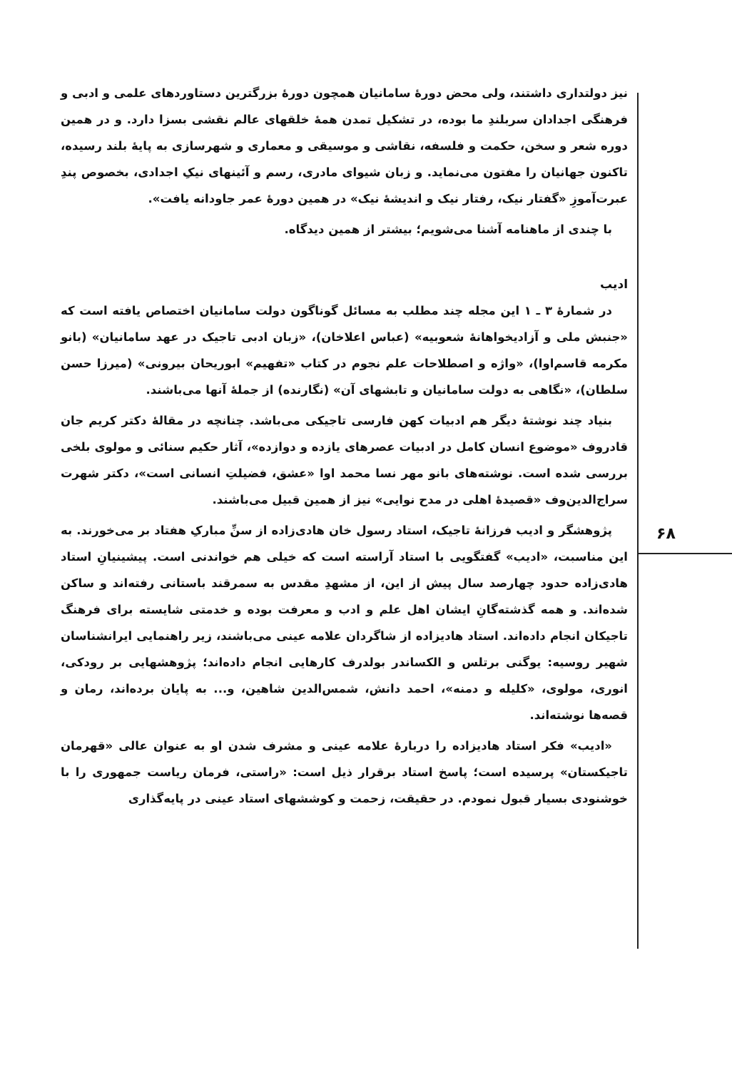۶۸
نیز دولتداری داشتند، ولی محض دورهٔ سامانیان همچون دورهٔ بزرگترین دستاوردهای علمی و ادبی و فرهنگی اجدادان سربلندِ ما بوده، در تشکیل تمدن همهٔ خلقهای عالم نقشی بسزا دارد. و در همین دوره شعر و سخن، حکمت و فلسفه، نقاشی و موسیقی و معماری و شهرسازی به پایهٔ بلند رسیده، تاکنون جهانیان را مفتون می‌نماید. و زبان شیوای مادری، رسم و آئینهای نیکِ اجدادی، بخصوص پندِ عبرت‌آموزِ «گفتار نیک، رفتار نیک و اندیشهٔ نیک» در همین دورهٔ عمر جاودانه یافت».
با چندی از ماهنامه آشنا می‌شویم؛ بیشتر از همین دیدگاه.
ادیب
در شمارهٔ ۳ ـ ۱ این مجله چند مطلب به مسائل گوناگون دولت سامانیان اختصاص یافته است که «جنبش ملی و آزادیخواهانهٔ شعوبیه» (عباس اعلاخان)، «زبان ادبی تاجیک در عهد سامانیان» (بانو مکرمه قاسم‌اوا)، «واژه و اصطلاحات علم نجوم در کتاب «تفهیم» ابوریحان بیرونی» (میرزا حسن سلطان)، «نگاهی به دولت سامانیان و تابشهای آن» (نگارنده) از جملهٔ آنها می‌باشند.
بنیاد چند نوشتهٔ دیگر هم ادبیات کهن فارسی تاجیکی می‌باشد. چنانچه در مقالهٔ دکتر کریم جان قادروف «موضوع انسان کامل در ادبیات عصرهای یازده و دوازده»، آثار حکیم سنائی و مولوی بلخی بررسی شده است. نوشته‌های بانو مهر نسا محمد اوا «عشق، فضیلتِ انسانی است»، دکتر شهرت سراج‌الدین‌وف «قصیدهٔ اهلی در مدح نوایی» نیز از همین قبیل می‌باشند.
پژوهشگر و ادیب فرزانهٔ تاجیک، استاد رسول خان هادی‌زاده از سنِّ مبارکِ هفتاد بر می‌خورند. به این مناسبت، «ادیب» گفتگویی با استاد آراسته است که خیلی هم خواندنی است. پیشینیانِ استاد هادی‌زاده حدود چهارصد سال پیش از این، از مشهدِ مقدس به سمرقند باستانی رفته‌اند و ساکن شده‌اند. و همه گذشته‌گانِ ایشان اهل علم و ادب و معرفت بوده و خدمتی شایسته برای فرهنگ تاجیکان انجام داده‌اند. استاد هادیزاده از شاگردان علامه عینی می‌باشند، زیر راهنمایی ایرانشناسان شهیر روسیه: یوگنی برتلس و الکساندر بولدرف کارهایی انجام داده‌اند؛ پژوهشهایی بر رودکی، انوری، مولوی، «کلیله و دمنه»، احمد دانش، شمس‌الدین شاهین، و... به پایان برده‌اند، رمان و قصه‌ها نوشته‌اند.
«ادیب» فکر استاد هادیزاده را دربارهٔ علامه عینی و مشرف شدن او به عنوان عالی «قهرمان تاجیکستان» پرسیده است؛ پاسخ استاد برقرار ذیل است: «راستی، فرمان ریاست جمهوری را با خوشنودی بسیار قبول نمودم. در حقیقت، زحمت و کوششهای استاد عینی در پایه‌گذاری